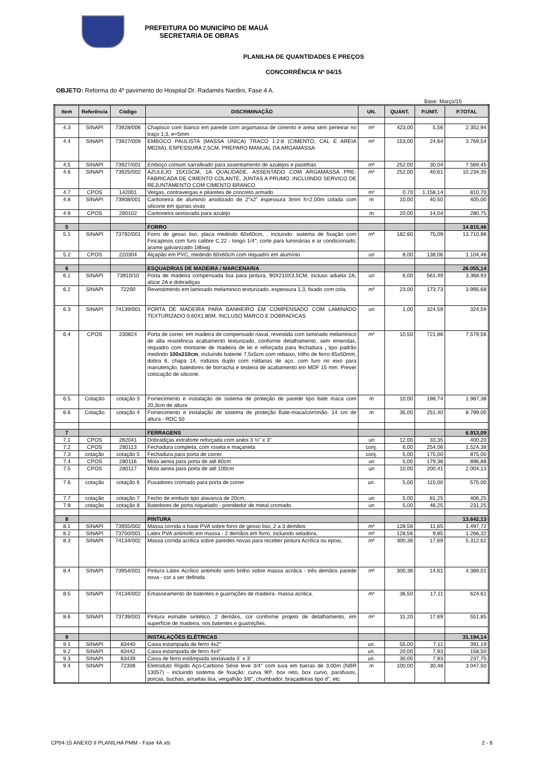PREFEITURA DO MUNICÍPIO DE MAUÁ
SECRETARIA DE OBRAS
PLANILHA DE QUANTIDADES E PREÇOS
CONCORRÊNCIA Nº 04/15
OBJETO: Reforma do 4º pavimento do Hospital Dr. Radamés Nardini, Fase 4 A.
Base: Março/15
| Item | Referência | Código | DISCRIMINAÇÃO | UN. | QUANT. | P.UNIT. | P.TOTAL |
| --- | --- | --- | --- | --- | --- | --- | --- |
| 4.3 | SINAPI | 73928/006 | Chapisco com bianco em parede com argamassa de cimento e areia sem peneirar no traço 1:3, e=5mm | m² | 423,00 | 5,56 | 2.352,94 |
| 4.4 | SINAPI | 73927/009 | EMBOCO PAULISTA (MASSA UNICA) TRACO 1:2:8 (CIMENTO, CAL E AREIA MEDIA), ESPESSURA 2,5CM, PREPARO MANUAL DA ARGAMASSA | m² | 153,00 | 24,64 | 3.769,54 |
| 4.5 | SINAPI | 73927/001 | Emboço comum sarrafeado para assentamento de azulejos e pastilhas | m² | 252,00 | 30,04 | 7.569,45 |
| 4.6 | SINAPI | 73925/002 | AZULEJO 15X15CM, 1A QUALIDADE, ASSENTADO COM ARGAMASSA PRE-FABRICADA DE CIMENTO COLANTE, JUNTAS A PRUMO, INCLUINDO SERVICO DE REJUNTAMENTO COM CIMENTO BRANCO | m² | 252,00 | 40,61 | 10.234,35 |
| 4.7 | CPOS | 142001 | Vergas, contravergas e pilaretes de concreto armado | m³ | 0,70 | 1.158,14 | 810,70 |
| 4.8 | SINAPI | 73908/001 | Cantoneira de aluminio anodizado de 2"x2" espessura 3mm h=2,00m colada com silicone em quinas vivas | m | 10,00 | 40,50 | 405,00 |
| 4.9 | CPOS | 290102 | Cantoneira sextavada para azulejo | m | 20,00 | 14,04 | 280,75 |
| 5 | | | FORRO | | | | 14.815,46 |
| 5.1 | SINAPI | 73792/001 | Forro de gesso liso, placa medindo 60x60cm, , incluindo: sistema de fixação com Fincapinos com furo calibre C.22 - longo 1/4"; corte para luminárias e ar condicionado; arame galvanizado 18bwg | m² | 182,60 | 75,09 | 13.710,98 |
| 5.2 | CPOS | 220304 | Alçapão em PVC, medindo 60x60cm com requadro em alumínio | un | 8,00 | 138,06 | 1.104,48 |
| 6 | | | ESQUADRIAS DE MADEIRA / MARCENARIA | | | | 26.055,14 |
| 6.1 | SINAPI | 73910/10 | Porta de madeira compensada lisa para pintura, 90X210X3,5CM, incluso aduela 2A, alizar 2A e dobradiças | un | 6,00 | 561,49 | 3.368,93 |
| 6.2 | SINAPI | 72200 | Revestimento em laminado melaminico texturizado, espessura 1,3, fixado com cola. | m² | 23,00 | 173,73 | 3.995,68 |
| 6.3 | SINAPI | 74139/001 | PORTA DE MADEIRA PARA BANHEIRO EM COMPENSADO COM LAMINADO TEXTURIZADO 0,60X1,80M, INCLUSO MARCO E DOBRADICAS | un | 1,00 | 324,59 | 324,59 |
| 6.4 | CPOS | 230824 | Porta de correr, em madeira de compensado naval, revestida com laminado melaminico de alta resistência acabamento texturizado, conforme detalhamento, sem emendas, requadro com montante de madeira de lei e reforçada para fechadura , tipo padrão medindo 100x210cm , incluindo batente 7,5x5cm com rebaixo, trilho de ferro 65x50mm, dobra 8, chapa 14, rodizios duplo com roldanas de aço, com furo no eixo para manutenção, batedores de borracha e testeira de acabamento em MDF 15 mm. Prever colocação de silicone. | m² | 10,50 | 721,86 | 7.579,56 |
| 6.5 | Cotação | cotação 3 | Fornecimento e instalação de sistema de proteção de parede tipo bate maca com 20,3cm de altura | m | 10,00 | 198,74 | 1.987,38 |
| 6.6 | Cotação | cotação 4 | Fornecimento e instalação de sistema de proteção Bate-maca/corrimão- 14 cm de altura - RDC 50 | m | 35,00 | 251,40 | 8.799,00 |
| 7 | | | FERRAGENS | | | | 6.913,09 |
| 7.1 | CPOS | 282041 | Dobradiças extraforte reforçada com anéis 3 ½" x 3" | un | 12,00 | 33,35 | 400,20 |
| 7.2 | CPOS | 280113 | Fechadura completa, com roseta e maçaneta | conj. | 6,00 | 254,06 | 1.524,38 |
| 7.3 | cotação | cotação 5 | Fechadura para porta de correr. | conj. | 5,00 | 175,00 | 875,00 |
| 7.4 | CPOS | 280116 | Mola aerea para porta de até 80cm | un | 5,00 | 179,38 | 896,88 |
| 7.5 | CPOS | 280117 | Mola aerea para porta de até 100cm | un | 10,00 | 200,41 | 2.004,13 |
| 7.6 | cotação | cotação 6 | Puxadores cromado para porta de correr | un. | 5,00 | 115,00 | 575,00 |
| 7.7 | cotação | cotação 7 | Fecho de embutir tipo alavanca de 20cm, | un | 5,00 | 81,25 | 406,25 |
| 7.8 | cotação | cotação 8 | Batedores de porta niquelado - prendedor de metal cromado | un | 5,00 | 46,25 | 231,25 |
| 8 | | | PINTURA | | | | 13.642,13 |
| 8.1 | SINAPI | 73955/002 | Massa corrida a base PVA sobre forro de gesso liso, 2 a 3 demãos | m² | 128,56 | 11,65 | 1.497,72 |
| 8.2 | SINAPI | 73750/001 | Latex PVA antimofo em massa - 2 demãos em forro, incluindo seladora, | m² | 128,56 | 9,85 | 1.266,32 |
| 8.3 | SINAPI | 74134/002 | Massa corrida acrilica sobre paredes novas para receber pintura Acrílica ou epoxi, | m² | 300,36 | 17,69 | 5.312,62 |
| 8.4 | SINAPI | 73954/001 | Pintura Látex Acrílico antimofo semi brilho sobre massa acrilica - três demãos parede nova - cor a ser definida. | m² | 300,36 | 14,61 | 4.389,01 |
| 8.5 | SINAPI | 74134/002 | Emasseamento de batentes e guarnições de madeira- massa acrilica. | m² | 36,50 | 17,11 | 624,61 |
| 8.6 | SINAPI | 73739/001 | Pintura esmalte sintético, 2 demãos, cor conforme projeto de detalhamento, em superfície de madeira, nos batentes e guarnições. | m² | 31,20 | 17,69 | 551,85 |
| 9 | | | INSTALAÇÕES ELÉTRICAS | | | | 31.194,14 |
| 9.1 | SINAPI | 83440 | Caixa estampada de ferro 4x2" | un. | 55,00 | 7,11 | 391,19 |
| 9.2 | SINAPI | 83442 | Caixa estampada de ferro 4x4" | un. | 20,00 | 7,93 | 158,50 |
| 9.3 | SINAPI | 83439 | Caixa de ferro estâmpada sextavada 3´ x 3´ | un. | 30,00 | 7,93 | 237,75 |
| 9.4 | SINAPI | 72308 | Eletroduto Rígido Aço-Carbono Série leve 3/4" com luva em barras de 3,00m (NBR 13057) - incluindo sistema de fixação: curva 90º, box reto, box curvo, parafusos, porcas, buchas, arruelas lisa, vergalhão 3/8", chumbador, braçadeiras tipo d", etc | m | 100,00 | 30,48 | 3.047,50 |
CP04-15 ANEXO II PLANILHA PMM - Fase 4A.xls 2 - 6